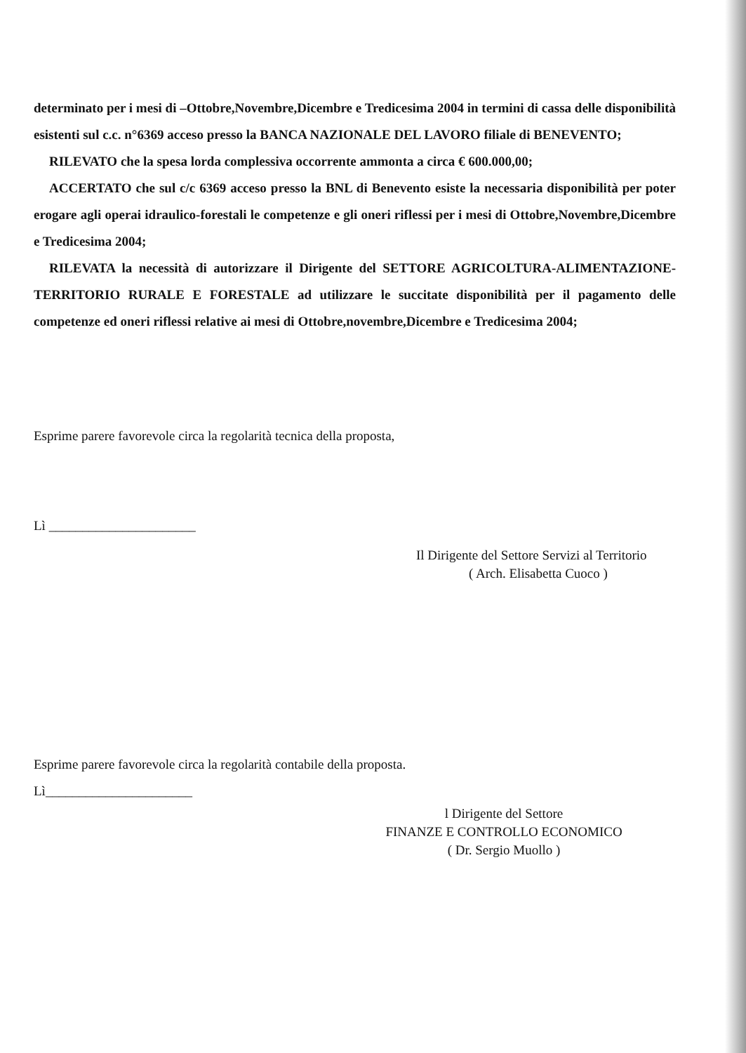determinato per i mesi di –Ottobre,Novembre,Dicembre e Tredicesima 2004 in termini di cassa delle disponibilità esistenti sul c.c. n°6369 acceso presso la BANCA NAZIONALE DEL LAVORO filiale di BENEVENTO;
RILEVATO che la spesa lorda complessiva occorrente ammonta a circa € 600.000,00;
ACCERTATO che sul c/c 6369 acceso presso la BNL di Benevento esiste la necessaria disponibilità per poter erogare agli operai idraulico-forestali le competenze e gli oneri riflessi per i mesi di Ottobre,Novembre,Dicembre e Tredicesima 2004;
RILEVATA la necessità di autorizzare il Dirigente del SETTORE AGRICOLTURA-ALIMENTAZIONE-TERRITORIO RURALE E FORESTALE ad utilizzare le succitate disponibilità per il pagamento delle competenze ed oneri riflessi relative ai mesi di Ottobre,novembre,Dicembre e Tredicesima 2004;
Esprime parere favorevole circa la regolarità tecnica della proposta,
Lì ______________________
Il Dirigente del Settore Servizi al Territorio
( Arch. Elisabetta Cuoco )
Esprime parere favorevole circa la regolarità contabile della proposta.
Lì______________________
l Dirigente del Settore
FINANZE E CONTROLLO ECONOMICO
( Dr. Sergio Muollo )